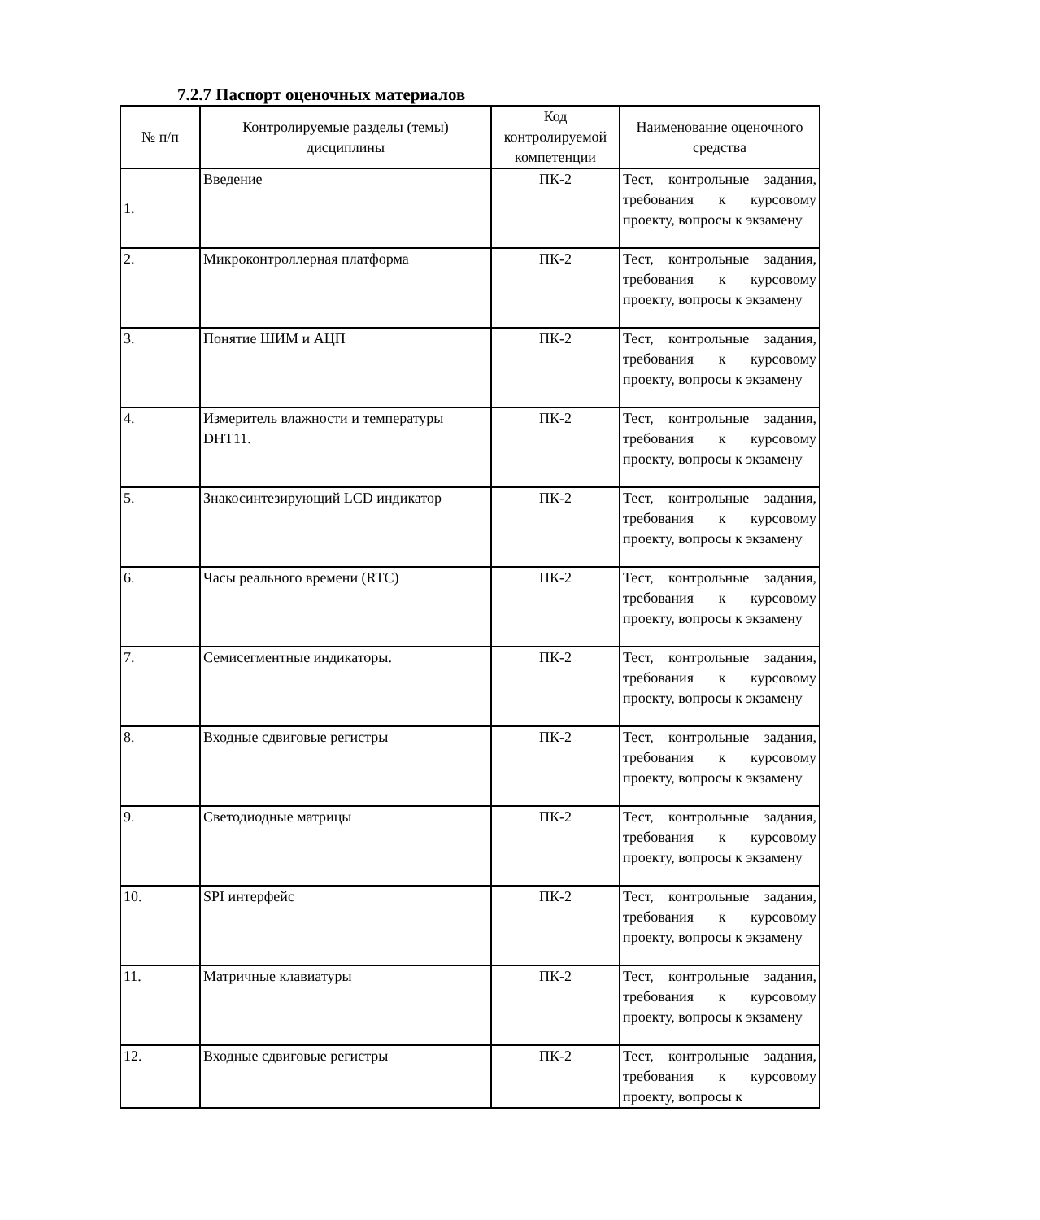7.2.7 Паспорт оценочных материалов
| № п/п | Контролируемые разделы (темы) дисциплины | Код контролируемой компетенции | Наименование оценочного средства |
| --- | --- | --- | --- |
| 1. | Введение | ПК-2 | Тест, контрольные задания, требования к курсовому проекту, вопросы к экзамену |
| 2. | Микроконтроллерная платформа | ПК-2 | Тест, контрольные задания, требования к курсовому проекту, вопросы к экзамену |
| 3. | Понятие ШИМ и АЦП | ПК-2 | Тест, контрольные задания, требования к курсовому проекту, вопросы к экзамену |
| 4. | Измеритель влажности и температуры DHT11. | ПК-2 | Тест, контрольные задания, требования к курсовому проекту, вопросы к экзамену |
| 5. | Знакосинтезирующий LCD индикатор | ПК-2 | Тест, контрольные задания, требования к курсовому проекту, вопросы к экзамену |
| 6. | Часы реального времени (RTC) | ПК-2 | Тест, контрольные задания, требования к курсовому проекту, вопросы к экзамену |
| 7. | Семисегментные индикаторы. | ПК-2 | Тест, контрольные задания, требования к курсовому проекту, вопросы к экзамену |
| 8. | Входные сдвиговые регистры | ПК-2 | Тест, контрольные задания, требования к курсовому проекту, вопросы к экзамену |
| 9. | Светодиодные матрицы | ПК-2 | Тест, контрольные задания, требования к курсовому проекту, вопросы к экзамену |
| 10. | SPI интерфейс | ПК-2 | Тест, контрольные задания, требования к курсовому проекту, вопросы к экзамену |
| 11. | Матричные клавиатуры | ПК-2 | Тест, контрольные задания, требования к курсовому проекту, вопросы к экзамену |
| 12. | Входные сдвиговые регистры | ПК-2 | Тест, контрольные задания, требования к курсовому проекту, вопросы к |